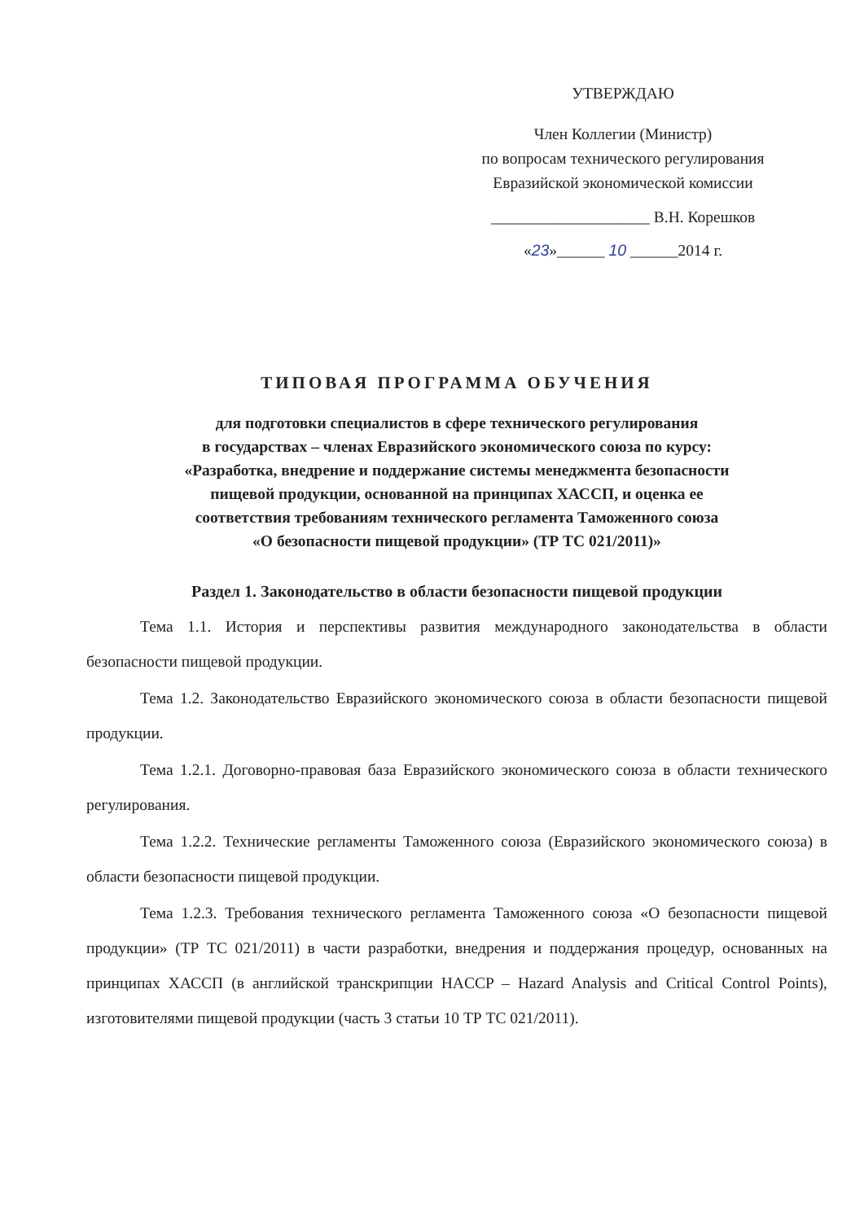УТВЕРЖДАЮ
Член Коллегии (Министр)
по вопросам технического регулирования
Евразийской экономической комиссии
____________________ В.Н. Корешков
«23»______ 10 ______2014 г.
ТИПОВАЯ ПРОГРАММА ОБУЧЕНИЯ
для подготовки специалистов в сфере технического регулирования
в государствах – членах Евразийского экономического союза по курсу:
«Разработка, внедрение и поддержание системы менеджмента безопасности
пищевой продукции, основанной на принципах ХАССП, и оценка ее
соответствия требованиям технического регламента Таможенного союза
«О безопасности пищевой продукции» (ТР ТС 021/2011)»
Раздел 1. Законодательство в области безопасности пищевой продукции
Тема 1.1. История и перспективы развития международного законодательства в области безопасности пищевой продукции.
Тема 1.2. Законодательство Евразийского экономического союза в области безопасности пищевой продукции.
Тема 1.2.1. Договорно-правовая база Евразийского экономического союза в области технического регулирования.
Тема 1.2.2. Технические регламенты Таможенного союза (Евразийского экономического союза) в области безопасности пищевой продукции.
Тема 1.2.3. Требования технического регламента Таможенного союза «О безопасности пищевой продукции» (ТР ТС 021/2011) в части разработки, внедрения и поддержания процедур, основанных на принципах ХАССП (в английской транскрипции HACCP – Hazard Analysis and Critical Control Points), изготовителями пищевой продукции (часть 3 статьи 10 ТР ТС 021/2011).